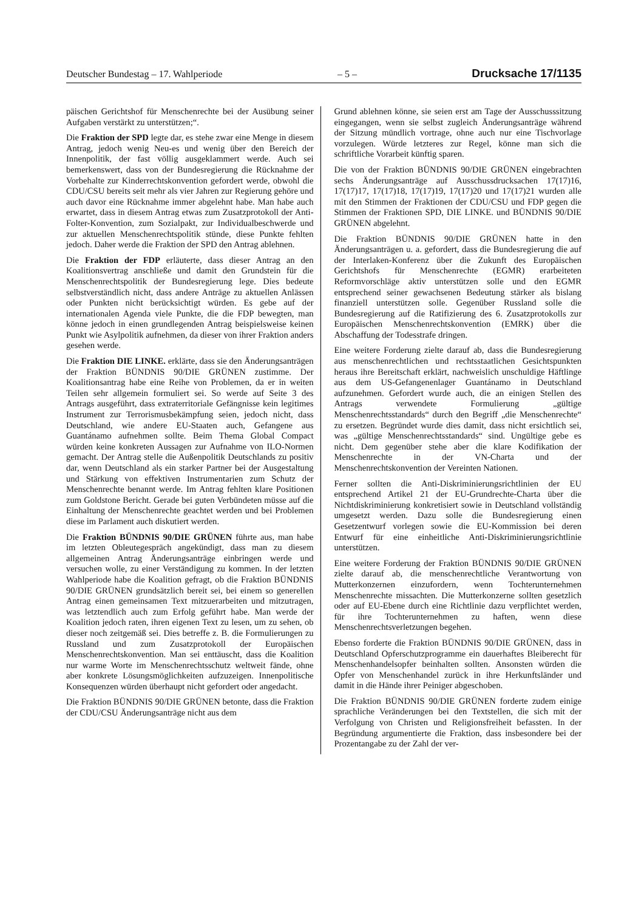Deutscher Bundestag – 17. Wahlperiode – 5 – Drucksache 17/1135
päischen Gerichtshof für Menschenrechte bei der Ausübung seiner Aufgaben verstärkt zu unterstützen;“.
Die Fraktion der SPD legte dar, es stehe zwar eine Menge in diesem Antrag, jedoch wenig Neu-es und wenig über den Bereich der Innenpolitik, der fast völlig ausgeklammert werde. Auch sei bemerkenswert, dass von der Bundesregierung die Rücknahme der Vorbehalte zur Kinderrechtskonvention gefordert werde, obwohl die CDU/CSU bereits seit mehr als vier Jahren zur Regierung gehöre und auch davor eine Rücknahme immer abgelehnt habe. Man habe auch erwartet, dass in diesem Antrag etwas zum Zusatzprotokoll der Anti-Folter-Konvention, zum Sozialpakt, zur Individualbeschwerde und zur aktuellen Menschenrechtspolitik stünde, diese Punkte fehlten jedoch. Daher werde die Fraktion der SPD den Antrag ablehnen.
Die Fraktion der FDP erläuterte, dass dieser Antrag an den Koalitionsvertrag anschließe und damit den Grundstein für die Menschenrechtspolitik der Bundesregierung lege. Dies bedeute selbstverständlich nicht, dass andere Anträge zu aktuellen Anlässen oder Punkten nicht berücksichtigt würden. Es gebe auf der internationalen Agenda viele Punkte, die die FDP bewegten, man könne jedoch in einen grundlegenden Antrag beispielsweise keinen Punkt wie Asylpolitik aufnehmen, da dieser von ihrer Fraktion anders gesehen werde.
Die Fraktion DIE LINKE. erklärte, dass sie den Änderungsanträgen der Fraktion BÜNDNIS 90/DIE GRÜNEN zustimme. Der Koalitionsantrag habe eine Reihe von Problemen, da er in weiten Teilen sehr allgemein formuliert sei. So werde auf Seite 3 des Antrags ausgeführt, dass extraterritoriale Gefängnisse kein legitimes Instrument zur Terrorismusbekämpfung seien, jedoch nicht, dass Deutschland, wie andere EU-Staaten auch, Gefangene aus Guantánamo aufnehmen sollte. Beim Thema Global Compact würden keine konkreten Aussagen zur Aufnahme von ILO-Normen gemacht. Der Antrag stelle die Außenpolitik Deutschlands zu positiv dar, wenn Deutschland als ein starker Partner bei der Ausgestaltung und Stärkung von effektiven Instrumentarien zum Schutz der Menschenrechte benannt werde. Im Antrag fehlten klare Positionen zum Goldstone Bericht. Gerade bei guten Verbündeten müsse auf die Einhaltung der Menschenrechte geachtet werden und bei Problemen diese im Parlament auch diskutiert werden.
Die Fraktion BÜNDNIS 90/DIE GRÜNEN führte aus, man habe im letzten Obleutegespräch angekündigt, dass man zu diesem allgemeinen Antrag Änderungsanträge einbringen werde und versuchen wolle, zu einer Verständigung zu kommen. In der letzten Wahlperiode habe die Koalition gefragt, ob die Fraktion BÜNDNIS 90/DIE GRÜNEN grundsätzlich bereit sei, bei einem so generellen Antrag einen gemeinsamen Text mitzuerarbeiten und mitzutragen, was letztendlich auch zum Erfolg geführt habe. Man werde der Koalition jedoch raten, ihren eigenen Text zu lesen, um zu sehen, ob dieser noch zeitgemäß sei. Dies betreffe z. B. die Formulierungen zu Russland und zum Zusatzprotokoll der Europäischen Menschenrechtskonvention. Man sei enttäuscht, dass die Koalition nur warme Worte im Menschenrechtsschutz weltweit fände, ohne aber konkrete Lösungsmöglichkeiten aufzuzeigen. Innenpolitische Konsequenzen würden überhaupt nicht gefordert oder angedacht.
Die Fraktion BÜNDNIS 90/DIE GRÜNEN betonte, dass die Fraktion der CDU/CSU Änderungsanträge nicht aus dem
Grund ablehnen könne, sie seien erst am Tage der Ausschusssitzung eingegangen, wenn sie selbst zugleich Änderungsanträge während der Sitzung mündlich vortrage, ohne auch nur eine Tischvorlage vorzulegen. Würde letzteres zur Regel, könne man sich die schriftliche Vorarbeit künftig sparen.
Die von der Fraktion BÜNDNIS 90/DIE GRÜNEN eingebrachten sechs Änderungsanträge auf Ausschussdrucksachen 17(17)16, 17(17)17, 17(17)18, 17(17)19, 17(17)20 und 17(17)21 wurden alle mit den Stimmen der Fraktionen der CDU/CSU und FDP gegen die Stimmen der Fraktionen SPD, DIE LINKE. und BÜNDNIS 90/DIE GRÜNEN abgelehnt.
Die Fraktion BÜNDNIS 90/DIE GRÜNEN hatte in den Änderungsanträgen u. a. gefordert, dass die Bundesregierung die auf der Interlaken-Konferenz über die Zukunft des Europäischen Gerichtshofs für Menschenrechte (EGMR) erarbeiteten Reformvorschläge aktiv unterstützen solle und den EGMR entsprechend seiner gewachsenen Bedeutung stärker als bislang finanziell unterstützen solle. Gegenüber Russland solle die Bundesregierung auf die Ratifizierung des 6. Zusatzprotokolls zur Europäischen Menschenrechtskonvention (EMRK) über die Abschaffung der Todesstrafe dringen.
Eine weitere Forderung zielte darauf ab, dass die Bundesregierung aus menschenrechtlichen und rechtsstaatlichen Gesichtspunkten heraus ihre Bereitschaft erklärt, nachweislich unschuldige Häftlinge aus dem US-Gefangenenlager Guantánamo in Deutschland aufzunehmen. Gefordert wurde auch, die an einigen Stellen des Antrags verwendete Formulierung „gültige Menschenrechtsstandards“ durch den Begriff „die Menschenrechte“ zu ersetzen. Begründet wurde dies damit, dass nicht ersichtlich sei, was „gültige Menschenrechtsstandards“ sind. Ungültige gebe es nicht. Dem gegenüber stehe aber die klare Kodifikation der Menschenrechte in der VN-Charta und der Menschenrechtskonvention der Vereinten Nationen.
Ferner sollten die Anti-Diskriminierungsrichtlinien der EU entsprechend Artikel 21 der EU-Grundrechte-Charta über die Nichtdiskriminierung konkretisiert sowie in Deutschland vollständig umgesetzt werden. Dazu solle die Bundesregierung einen Gesetzentwurf vorlegen sowie die EU-Kommission bei deren Entwurf für eine einheitliche Anti-Diskriminierungsrichtlinie unterstützen.
Eine weitere Forderung der Fraktion BÜNDNIS 90/DIE GRÜNEN zielte darauf ab, die menschenrechtliche Verantwortung von Mutterkonzernen einzufordern, wenn Tochterunternehmen Menschenrechte missachten. Die Mutterkonzerne sollten gesetzlich oder auf EU-Ebene durch eine Richtlinie dazu verpflichtet werden, für ihre Tochterunternehmen zu haften, wenn diese Menschenrechtsverletzungen begehen.
Ebenso forderte die Fraktion BÜNDNIS 90/DIE GRÜNEN, dass in Deutschland Opferschutzprogramme ein dauerhaftes Bleiberecht für Menschenhandelsopfer beinhalten sollten. Ansonsten würden die Opfer von Menschenhandel zurück in ihre Herkunftsländer und damit in die Hände ihrer Peiniger abgeschoben.
Die Fraktion BÜNDNIS 90/DIE GRÜNEN forderte zudem einige sprachliche Veränderungen bei den Textstellen, die sich mit der Verfolgung von Christen und Religionsfreiheit befassten. In der Begründung argumentierte die Fraktion, dass insbesondere bei der Prozentangabe zu der Zahl der ver-